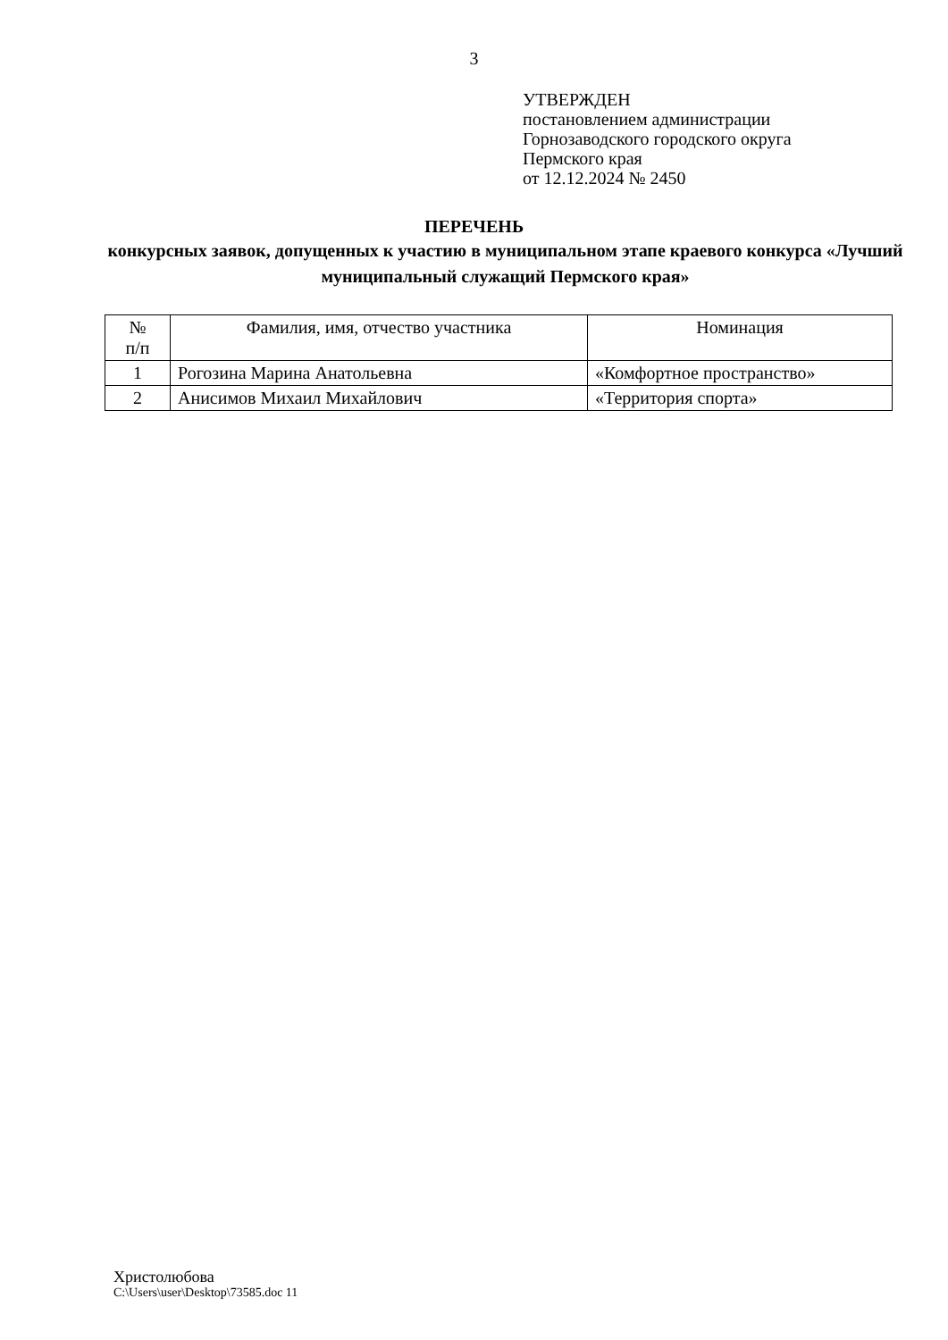3
УТВЕРЖДЕН
постановлением администрации
Горнозаводского городского округа
Пермского края
от 12.12.2024 № 2450
ПЕРЕЧЕНЬ
конкурсных заявок, допущенных к участию в муниципальном этапе краевого конкурса «Лучший муниципальный служащий Пермского края»
| № п/п | Фамилия, имя, отчество участника | Номинация |
| --- | --- | --- |
| 1 | Рогозина Марина Анатольевна | «Комфортное пространство» |
| 2 | Анисимов Михаил Михайлович | «Территория спорта» |
Христолюбова
C:\Users\user\Desktop\73585.doc 11